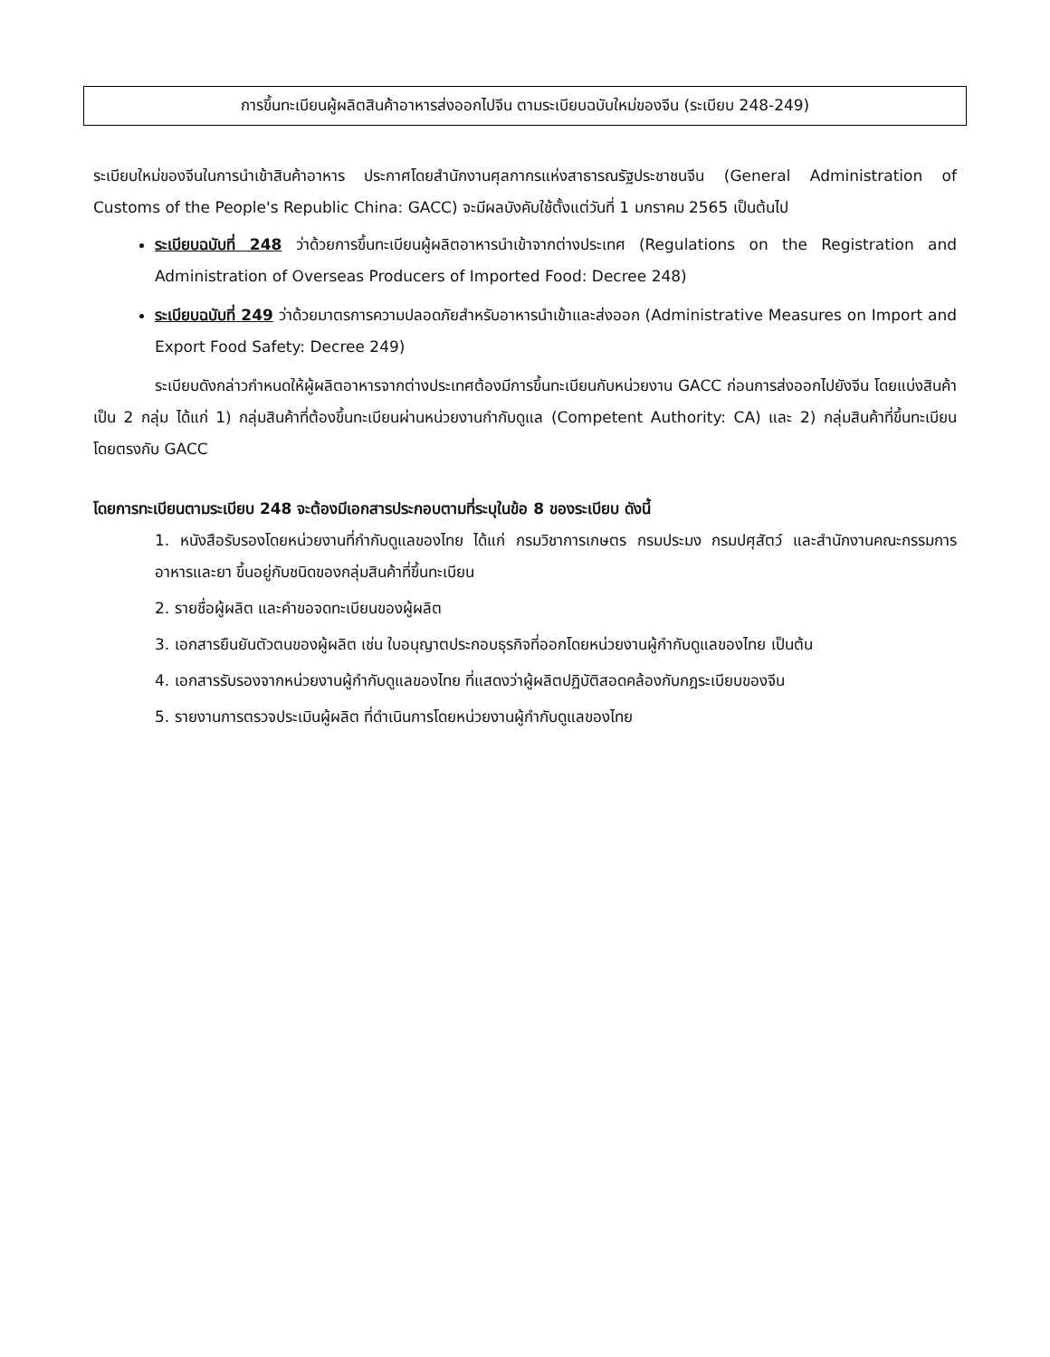การขึ้นทะเบียนผู้ผลิตสินค้าอาหารส่งออกไปจีน ตามระเบียบฉบับใหม่ของจีน (ระเบียบ 248-249)
ระเบียบใหม่ของจีนในการนำเข้าสินค้าอาหาร ประกาศโดยสำนักงานศุลกากรแห่งสาธารณรัฐประชาชนจีน (General Administration of Customs of the People's Republic China: GACC) จะมีผลบังคับใช้ตั้งแต่วันที่ 1 มกราคม 2565 เป็นต้นไป
ระเบียบฉบับที่ 248 ว่าด้วยการขึ้นทะเบียนผู้ผลิตอาหารนำเข้าจากต่างประเทศ (Regulations on the Registration and Administration of Overseas Producers of Imported Food: Decree 248)
ระเบียบฉบับที่ 249 ว่าด้วยมาตรการความปลอดภัยสำหรับอาหารนำเข้าและส่งออก (Administrative Measures on Import and Export Food Safety: Decree 249)
ระเบียบดังกล่าวกำหนดให้ผู้ผลิตอาหารจากต่างประเทศต้องมีการขึ้นทะเบียนกับหน่วยงาน GACC ก่อนการส่งออกไปยังจีน โดยแบ่งสินค้าเป็น 2 กลุ่ม ได้แก่ 1) กลุ่มสินค้าที่ต้องขึ้นทะเบียนผ่านหน่วยงานกำกับดูแล (Competent Authority: CA) และ 2) กลุ่มสินค้าที่ขึ้นทะเบียนโดยตรงกับ GACC
โดยการทะเบียนตามระเบียบ 248 จะต้องมีเอกสารประกอบตามที่ระบุในข้อ 8 ของระเบียบ ดังนี้
1. หนังสือรับรองโดยหน่วยงานที่กำกับดูแลของไทย ได้แก่ กรมวิชาการเกษตร กรมประมง กรมปศุสัตว์ และสำนักงานคณะกรรมการอาหารและยา ขึ้นอยู่กับชนิดของกลุ่มสินค้าที่ขึ้นทะเบียน
2. รายชื่อผู้ผลิต และคำขอจดทะเบียนของผู้ผลิต
3. เอกสารยืนยันตัวตนของผู้ผลิต เช่น ใบอนุญาตประกอบธุรกิจที่ออกโดยหน่วยงานผู้กำกับดูแลของไทย เป็นต้น
4. เอกสารรับรองจากหน่วยงานผู้กำกับดูแลของไทย ที่แสดงว่าผู้ผลิตปฏิบัติสอดคล้องกับกฎระเบียบของจีน
5. รายงานการตรวจประเมินผู้ผลิต ที่ดำเนินการโดยหน่วยงานผู้กำกับดูแลของไทย